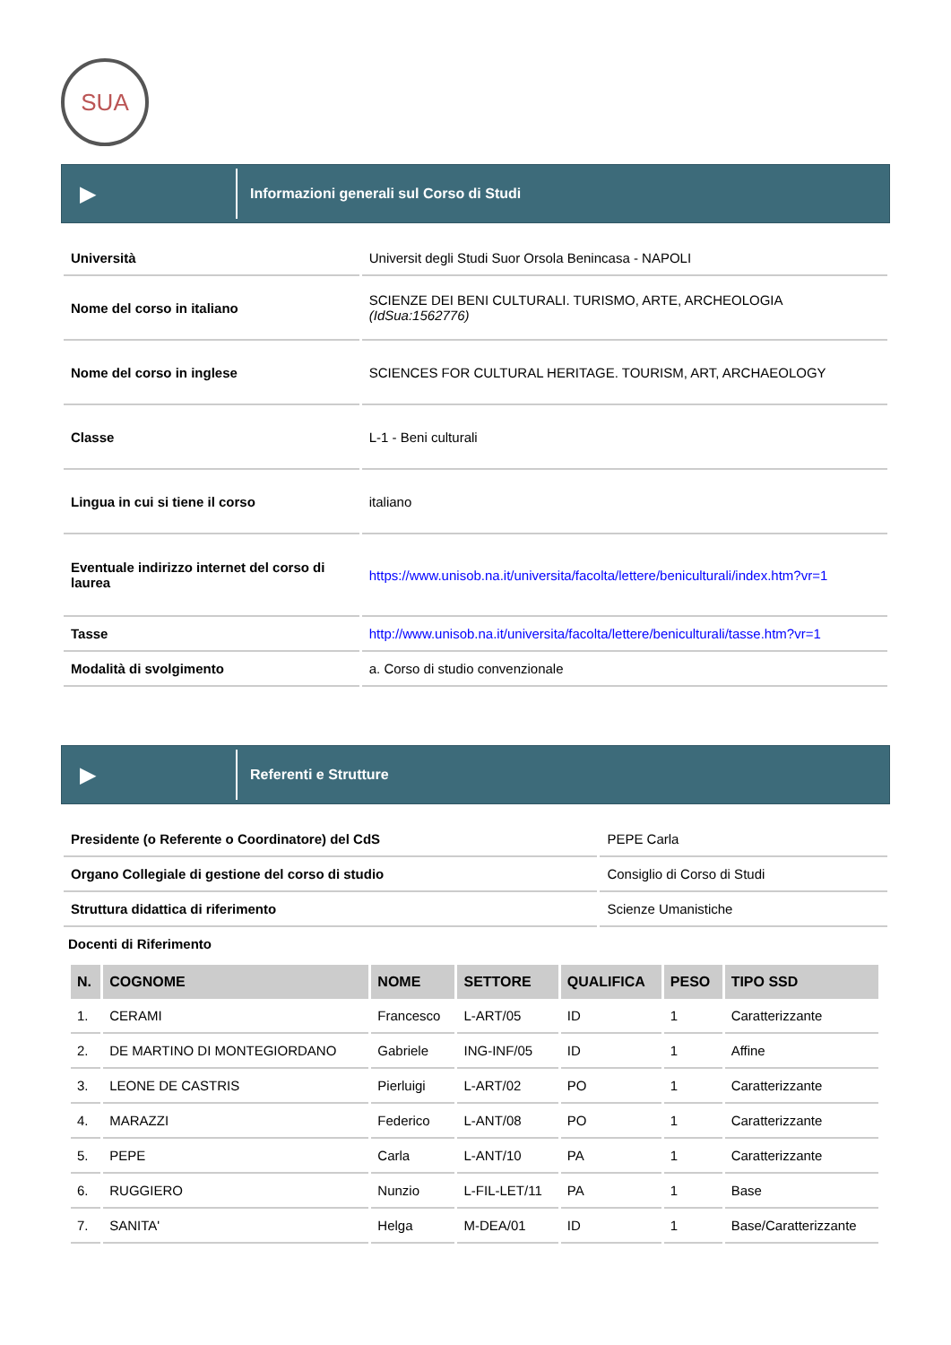SUA
▶
Informazioni generali sul Corso di Studi
| Università | Universit degli Studi Suor Orsola Benincasa - NAPOLI |
| Nome del corso in italiano | SCIENZE DEI BENI CULTURALI. TURISMO, ARTE, ARCHEOLOGIA (IdSua:1562776) |
| Nome del corso in inglese | SCIENCES FOR CULTURAL HERITAGE. TOURISM, ART, ARCHAEOLOGY |
| Classe | L-1 - Beni culturali |
| Lingua in cui si tiene il corso | italiano |
| Eventuale indirizzo internet del corso di laurea | https://www.unisob.na.it/universita/facolta/lettere/beniculturali/index.htm?vr=1 |
| Tasse | http://www.unisob.na.it/universita/facolta/lettere/beniculturali/tasse.htm?vr=1 |
| Modalità di svolgimento | a. Corso di studio convenzionale |
▶
Referenti e Strutture
| Presidente (o Referente o Coordinatore) del CdS | PEPE Carla |
| Organo Collegiale di gestione del corso di studio | Consiglio di Corso di Studi |
| Struttura didattica di riferimento | Scienze Umanistiche |
Docenti di Riferimento
| N. | COGNOME | NOME | SETTORE | QUALIFICA | PESO | TIPO SSD |
| --- | --- | --- | --- | --- | --- | --- |
| 1. | CERAMI | Francesco | L-ART/05 | ID | 1 | Caratterizzante |
| 2. | DE MARTINO DI MONTEGIORDANO | Gabriele | ING-INF/05 | ID | 1 | Affine |
| 3. | LEONE DE CASTRIS | Pierluigi | L-ART/02 | PO | 1 | Caratterizzante |
| 4. | MARAZZI | Federico | L-ANT/08 | PO | 1 | Caratterizzante |
| 5. | PEPE | Carla | L-ANT/10 | PA | 1 | Caratterizzante |
| 6. | RUGGIERO | Nunzio | L-FIL-LET/11 | PA | 1 | Base |
| 7. | SANITA' | Helga | M-DEA/01 | ID | 1 | Base/Caratterizzante |